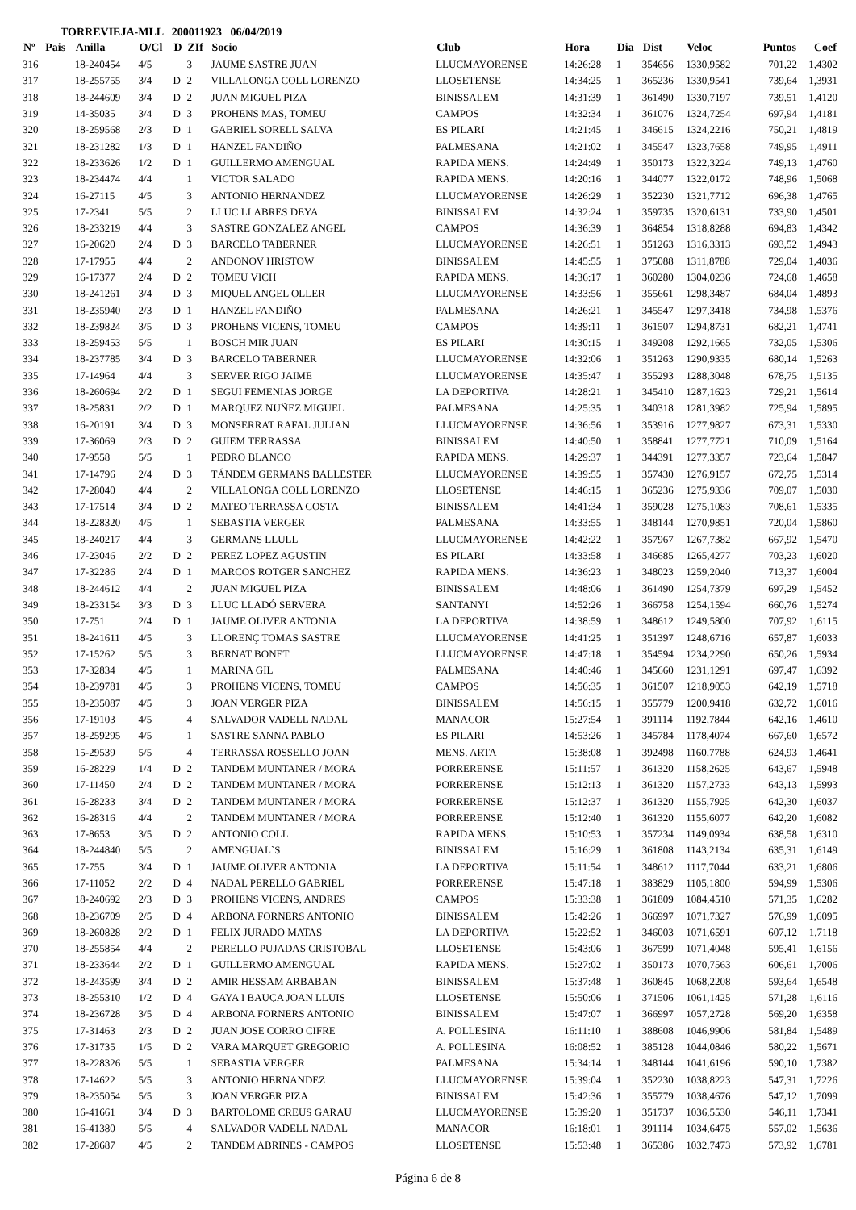TORREVIEJA-MLL 200011923 06/04/2019
| Nº | Pais | Anilla | O/Cl | D | ZIf | Socio | Club | Hora | Dia | Dist | Veloc | Puntos | Coef |
| --- | --- | --- | --- | --- | --- | --- | --- | --- | --- | --- | --- | --- | --- |
| 316 | | 18-240454 | 4/5 | | 3 | JAUME SASTRE JUAN | LLUCMAYORENSE | 14:26:28 | 1 | 354656 | 1330,9582 | 701,22 | 1,4302 |
| 317 | | 18-255755 | 3/4 | D | 2 | VILLALONGA COLL LORENZO | LLOSETENSE | 14:34:25 | 1 | 365236 | 1330,9541 | 739,64 | 1,3931 |
| 318 | | 18-244609 | 3/4 | D | 2 | JUAN MIGUEL PIZA | BINISSALEM | 14:31:39 | 1 | 361490 | 1330,7197 | 739,51 | 1,4120 |
| 319 | | 14-35035 | 3/4 | D | 3 | PROHENS MAS, TOMEU | CAMPOS | 14:32:34 | 1 | 361076 | 1324,7254 | 697,94 | 1,4181 |
| 320 | | 18-259568 | 2/3 | D | 1 | GABRIEL SORELL SALVA | ES PILARI | 14:21:45 | 1 | 346615 | 1324,2216 | 750,21 | 1,4819 |
| 321 | | 18-231282 | 1/3 | D | 1 | HANZEL FANDIÑO | PALMESANA | 14:21:02 | 1 | 345547 | 1323,7658 | 749,95 | 1,4911 |
| 322 | | 18-233626 | 1/2 | D | 1 | GUILLERMO AMENGUAL | RAPIDA MENS. | 14:24:49 | 1 | 350173 | 1322,3224 | 749,13 | 1,4760 |
| 323 | | 18-234474 | 4/4 | | 1 | VICTOR SALADO | RAPIDA MENS. | 14:20:16 | 1 | 344077 | 1322,0172 | 748,96 | 1,5068 |
| 324 | | 16-27115 | 4/5 | | 3 | ANTONIO HERNANDEZ | LLUCMAYORENSE | 14:26:29 | 1 | 352230 | 1321,7712 | 696,38 | 1,4765 |
| 325 | | 17-2341 | 5/5 | | 2 | LLUC LLABRES DEYA | BINISSALEM | 14:32:24 | 1 | 359735 | 1320,6131 | 733,90 | 1,4501 |
| 326 | | 18-233219 | 4/4 | | 3 | SASTRE GONZALEZ ANGEL | CAMPOS | 14:36:39 | 1 | 364854 | 1318,8288 | 694,83 | 1,4342 |
| 327 | | 16-20620 | 2/4 | D | 3 | BARCELO TABERNER | LLUCMAYORENSE | 14:26:51 | 1 | 351263 | 1316,3313 | 693,52 | 1,4943 |
| 328 | | 17-17955 | 4/4 | | 2 | ANDONOV HRISTOW | BINISSALEM | 14:45:55 | 1 | 375088 | 1311,8788 | 729,04 | 1,4036 |
| 329 | | 16-17377 | 2/4 | D | 2 | TOMEU VICH | RAPIDA MENS. | 14:36:17 | 1 | 360280 | 1304,0236 | 724,68 | 1,4658 |
| 330 | | 18-241261 | 3/4 | D | 3 | MIQUEL ANGEL OLLER | LLUCMAYORENSE | 14:33:56 | 1 | 355661 | 1298,3487 | 684,04 | 1,4893 |
| 331 | | 18-235940 | 2/3 | D | 1 | HANZEL FANDIÑO | PALMESANA | 14:26:21 | 1 | 345547 | 1297,3418 | 734,98 | 1,5376 |
| 332 | | 18-239824 | 3/5 | D | 3 | PROHENS VICENS, TOMEU | CAMPOS | 14:39:11 | 1 | 361507 | 1294,8731 | 682,21 | 1,4741 |
| 333 | | 18-259453 | 5/5 | | 1 | BOSCH MIR JUAN | ES PILARI | 14:30:15 | 1 | 349208 | 1292,1665 | 732,05 | 1,5306 |
| 334 | | 18-237785 | 3/4 | D | 3 | BARCELO TABERNER | LLUCMAYORENSE | 14:32:06 | 1 | 351263 | 1290,9335 | 680,14 | 1,5263 |
| 335 | | 17-14964 | 4/4 | | 3 | SERVER RIGO JAIME | LLUCMAYORENSE | 14:35:47 | 1 | 355293 | 1288,3048 | 678,75 | 1,5135 |
| 336 | | 18-260694 | 2/2 | D | 1 | SEGUI FEMENIAS JORGE | LA DEPORTIVA | 14:28:21 | 1 | 345410 | 1287,1623 | 729,21 | 1,5614 |
| 337 | | 18-25831 | 2/2 | D | 1 | MARQUEZ NUÑEZ MIGUEL | PALMESANA | 14:25:35 | 1 | 340318 | 1281,3982 | 725,94 | 1,5895 |
| 338 | | 16-20191 | 3/4 | D | 3 | MONSERRAT RAFAL JULIAN | LLUCMAYORENSE | 14:36:56 | 1 | 353916 | 1277,9827 | 673,31 | 1,5330 |
| 339 | | 17-36069 | 2/3 | D | 2 | GUIEM TERRASSA | BINISSALEM | 14:40:50 | 1 | 358841 | 1277,7721 | 710,09 | 1,5164 |
| 340 | | 17-9558 | 5/5 | | 1 | PEDRO BLANCO | RAPIDA MENS. | 14:29:37 | 1 | 344391 | 1277,3357 | 723,64 | 1,5847 |
| 341 | | 17-14796 | 2/4 | D | 3 | TÁNDEM GERMANS BALLESTER | LLUCMAYORENSE | 14:39:55 | 1 | 357430 | 1276,9157 | 672,75 | 1,5314 |
| 342 | | 17-28040 | 4/4 | | 2 | VILLALONGA COLL LORENZO | LLOSETENSE | 14:46:15 | 1 | 365236 | 1275,9336 | 709,07 | 1,5030 |
| 343 | | 17-17514 | 3/4 | D | 2 | MATEO TERRASSA COSTA | BINISSALEM | 14:41:34 | 1 | 359028 | 1275,1083 | 708,61 | 1,5335 |
| 344 | | 18-228320 | 4/5 | | 1 | SEBASTIA VERGER | PALMESANA | 14:33:55 | 1 | 348144 | 1270,9851 | 720,04 | 1,5860 |
| 345 | | 18-240217 | 4/4 | | 3 | GERMANS LLULL | LLUCMAYORENSE | 14:42:22 | 1 | 357967 | 1267,7382 | 667,92 | 1,5470 |
| 346 | | 17-23046 | 2/2 | D | 2 | PEREZ LOPEZ AGUSTIN | ES PILARI | 14:33:58 | 1 | 346685 | 1265,4277 | 703,23 | 1,6020 |
| 347 | | 17-32286 | 2/4 | D | 1 | MARCOS ROTGER SANCHEZ | RAPIDA MENS. | 14:36:23 | 1 | 348023 | 1259,2040 | 713,37 | 1,6004 |
| 348 | | 18-244612 | 4/4 | | 2 | JUAN MIGUEL PIZA | BINISSALEM | 14:48:06 | 1 | 361490 | 1254,7379 | 697,29 | 1,5452 |
| 349 | | 18-233154 | 3/3 | D | 3 | LLUC LLADÓ SERVERA | SANTANYI | 14:52:26 | 1 | 366758 | 1254,1594 | 660,76 | 1,5274 |
| 350 | | 17-751 | 2/4 | D | 1 | JAUME OLIVER ANTONIA | LA DEPORTIVA | 14:38:59 | 1 | 348612 | 1249,5800 | 707,92 | 1,6115 |
| 351 | | 18-241611 | 4/5 | | 3 | LLORENÇ TOMAS SASTRE | LLUCMAYORENSE | 14:41:25 | 1 | 351397 | 1248,6716 | 657,87 | 1,6033 |
| 352 | | 17-15262 | 5/5 | | 3 | BERNAT BONET | LLUCMAYORENSE | 14:47:18 | 1 | 354594 | 1234,2290 | 650,26 | 1,5934 |
| 353 | | 17-32834 | 4/5 | | 1 | MARINA GIL | PALMESANA | 14:40:46 | 1 | 345660 | 1231,1291 | 697,47 | 1,6392 |
| 354 | | 18-239781 | 4/5 | | 3 | PROHENS VICENS, TOMEU | CAMPOS | 14:56:35 | 1 | 361507 | 1218,9053 | 642,19 | 1,5718 |
| 355 | | 18-235087 | 4/5 | | 3 | JOAN VERGER PIZA | BINISSALEM | 14:56:15 | 1 | 355779 | 1200,9418 | 632,72 | 1,6016 |
| 356 | | 17-19103 | 4/5 | | 4 | SALVADOR VADELL NADAL | MANACOR | 15:27:54 | 1 | 391114 | 1192,7844 | 642,16 | 1,4610 |
| 357 | | 18-259295 | 4/5 | | 1 | SASTRE SANNA PABLO | ES PILARI | 14:53:26 | 1 | 345784 | 1178,4074 | 667,60 | 1,6572 |
| 358 | | 15-29539 | 5/5 | | 4 | TERRASSA ROSSELLO JOAN | MENS. ARTA | 15:38:08 | 1 | 392498 | 1160,7788 | 624,93 | 1,4641 |
| 359 | | 16-28229 | 1/4 | D | 2 | TANDEM MUNTANER / MORA | PORRERENSE | 15:11:57 | 1 | 361320 | 1158,2625 | 643,67 | 1,5948 |
| 360 | | 17-11450 | 2/4 | D | 2 | TANDEM MUNTANER / MORA | PORRERENSE | 15:12:13 | 1 | 361320 | 1157,2733 | 643,13 | 1,5993 |
| 361 | | 16-28233 | 3/4 | D | 2 | TANDEM MUNTANER / MORA | PORRERENSE | 15:12:37 | 1 | 361320 | 1155,7925 | 642,30 | 1,6037 |
| 362 | | 16-28316 | 4/4 | | 2 | TANDEM MUNTANER / MORA | PORRERENSE | 15:12:40 | 1 | 361320 | 1155,6077 | 642,20 | 1,6082 |
| 363 | | 17-8653 | 3/5 | D | 2 | ANTONIO COLL | RAPIDA MENS. | 15:10:53 | 1 | 357234 | 1149,0934 | 638,58 | 1,6310 |
| 364 | | 18-244840 | 5/5 | | 2 | AMENGUAL`S | BINISSALEM | 15:16:29 | 1 | 361808 | 1143,2134 | 635,31 | 1,6149 |
| 365 | | 17-755 | 3/4 | D | 1 | JAUME OLIVER ANTONIA | LA DEPORTIVA | 15:11:54 | 1 | 348612 | 1117,7044 | 633,21 | 1,6806 |
| 366 | | 17-11052 | 2/2 | D | 4 | NADAL PERELLO GABRIEL | PORRERENSE | 15:47:18 | 1 | 383829 | 1105,1800 | 594,99 | 1,5306 |
| 367 | | 18-240692 | 2/3 | D | 3 | PROHENS VICENS, ANDRES | CAMPOS | 15:33:38 | 1 | 361809 | 1084,4510 | 571,35 | 1,6282 |
| 368 | | 18-236709 | 2/5 | D | 4 | ARBONA FORNERS ANTONIO | BINISSALEM | 15:42:26 | 1 | 366997 | 1071,7327 | 576,99 | 1,6095 |
| 369 | | 18-260828 | 2/2 | D | 1 | FELIX JURADO MATAS | LA DEPORTIVA | 15:22:52 | 1 | 346003 | 1071,6591 | 607,12 | 1,7118 |
| 370 | | 18-255854 | 4/4 | | 2 | PERELLO PUJADAS CRISTOBAL | LLOSETENSE | 15:43:06 | 1 | 367599 | 1071,4048 | 595,41 | 1,6156 |
| 371 | | 18-233644 | 2/2 | D | 1 | GUILLERMO AMENGUAL | RAPIDA MENS. | 15:27:02 | 1 | 350173 | 1070,7563 | 606,61 | 1,7006 |
| 372 | | 18-243599 | 3/4 | D | 2 | AMIR HESSAM ARBABAN | BINISSALEM | 15:37:48 | 1 | 360845 | 1068,2208 | 593,64 | 1,6548 |
| 373 | | 18-255310 | 1/2 | D | 4 | GAYA I BAUÇA JOAN LLUIS | LLOSETENSE | 15:50:06 | 1 | 371506 | 1061,1425 | 571,28 | 1,6116 |
| 374 | | 18-236728 | 3/5 | D | 4 | ARBONA FORNERS ANTONIO | BINISSALEM | 15:47:07 | 1 | 366997 | 1057,2728 | 569,20 | 1,6358 |
| 375 | | 17-31463 | 2/3 | D | 2 | JUAN JOSE CORRO CIFRE | A. POLLESINA | 16:11:10 | 1 | 388608 | 1046,9906 | 581,84 | 1,5489 |
| 376 | | 17-31735 | 1/5 | D | 2 | VARA MARQUET GREGORIO | A. POLLESINA | 16:08:52 | 1 | 385128 | 1044,0846 | 580,22 | 1,5671 |
| 377 | | 18-228326 | 5/5 | | 1 | SEBASTIA VERGER | PALMESANA | 15:34:14 | 1 | 348144 | 1041,6196 | 590,10 | 1,7382 |
| 378 | | 17-14622 | 5/5 | | 3 | ANTONIO HERNANDEZ | LLUCMAYORENSE | 15:39:04 | 1 | 352230 | 1038,8223 | 547,31 | 1,7226 |
| 379 | | 18-235054 | 5/5 | | 3 | JOAN VERGER PIZA | BINISSALEM | 15:42:36 | 1 | 355779 | 1038,4676 | 547,12 | 1,7099 |
| 380 | | 16-41661 | 3/4 | D | 3 | BARTOLOME CREUS GARAU | LLUCMAYORENSE | 15:39:20 | 1 | 351737 | 1036,5530 | 546,11 | 1,7341 |
| 381 | | 16-41380 | 5/5 | | 4 | SALVADOR VADELL NADAL | MANACOR | 16:18:01 | 1 | 391114 | 1034,6475 | 557,02 | 1,5636 |
| 382 | | 17-28687 | 4/5 | | 2 | TANDEM ABRINES - CAMPOS | LLOSETENSE | 15:53:48 | 1 | 365386 | 1032,7473 | 573,92 | 1,6781 |
Página 6 de 8